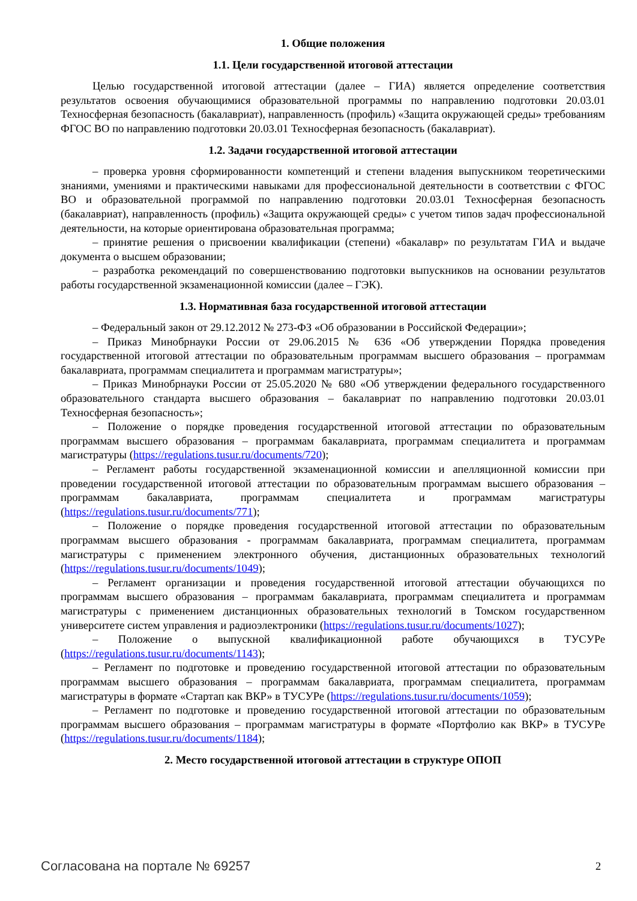1. Общие положения
1.1. Цели государственной итоговой аттестации
Целью государственной итоговой аттестации (далее – ГИА) является определение соответствия результатов освоения обучающимися образовательной программы по направлению подготовки 20.03.01 Техносферная безопасность (бакалавриат), направленность (профиль) «Защита окружающей среды» требованиям ФГОС ВО по направлению подготовки 20.03.01 Техносферная безопасность (бакалавриат).
1.2. Задачи государственной итоговой аттестации
– проверка уровня сформированности компетенций и степени владения выпускником теоретическими знаниями, умениями и практическими навыками для профессиональной деятельности в соответствии с ФГОС ВО и образовательной программой по направлению подготовки 20.03.01 Техносферная безопасность (бакалавриат), направленность (профиль) «Защита окружающей среды» с учетом типов задач профессиональной деятельности, на которые ориентирована образовательная программа;
– принятие решения о присвоении квалификации (степени) «бакалавр» по результатам ГИА и выдаче документа о высшем образовании;
– разработка рекомендаций по совершенствованию подготовки выпускников на основании результатов работы государственной экзаменационной комиссии (далее – ГЭК).
1.3. Нормативная база государственной итоговой аттестации
– Федеральный закон от 29.12.2012 № 273-ФЗ «Об образовании в Российской Федерации»;
– Приказ Минобрнауки России от 29.06.2015 № 636 «Об утверждении Порядка проведения государственной итоговой аттестации по образовательным программам высшего образования – программам бакалавриата, программам специалитета и программам магистратуры»;
– Приказ Минобрнауки России от 25.05.2020 № 680 «Об утверждении федерального государственного образовательного стандарта высшего образования – бакалавриат по направлению подготовки 20.03.01 Техносферная безопасность»;
– Положение о порядке проведения государственной итоговой аттестации по образовательным программам высшего образования – программам бакалавриата, программам специалитета и программам магистратуры (https://regulations.tusur.ru/documents/720);
– Регламент работы государственной экзаменационной комиссии и апелляционной комиссии при проведении государственной итоговой аттестации по образовательным программам высшего образования – программам бакалавриата, программам специалитета и программам магистратуры (https://regulations.tusur.ru/documents/771);
– Положение о порядке проведения государственной итоговой аттестации по образовательным программам высшего образования - программам бакалавриата, программам специалитета, программам магистратуры с применением электронного обучения, дистанционных образовательных технологий (https://regulations.tusur.ru/documents/1049);
– Регламент организации и проведения государственной итоговой аттестации обучающихся по программам высшего образования – программам бакалавриата, программам специалитета и программам магистратуры с применением дистанционных образовательных технологий в Томском государственном университете систем управления и радиоэлектроники (https://regulations.tusur.ru/documents/1027);
– Положение о выпускной квалификационной работе обучающихся в ТУСУРе (https://regulations.tusur.ru/documents/1143);
– Регламент по подготовке и проведению государственной итоговой аттестации по образовательным программам высшего образования – программам бакалавриата, программам специалитета, программам магистратуры в формате «Стартап как ВКР» в ТУСУРе (https://regulations.tusur.ru/documents/1059);
– Регламент по подготовке и проведению государственной итоговой аттестации по образовательным программам высшего образования – программам магистратуры в формате «Портфолио как ВКР» в ТУСУРе (https://regulations.tusur.ru/documents/1184);
2. Место государственной итоговой аттестации в структуре ОПОП
Согласована на портале № 69257 2